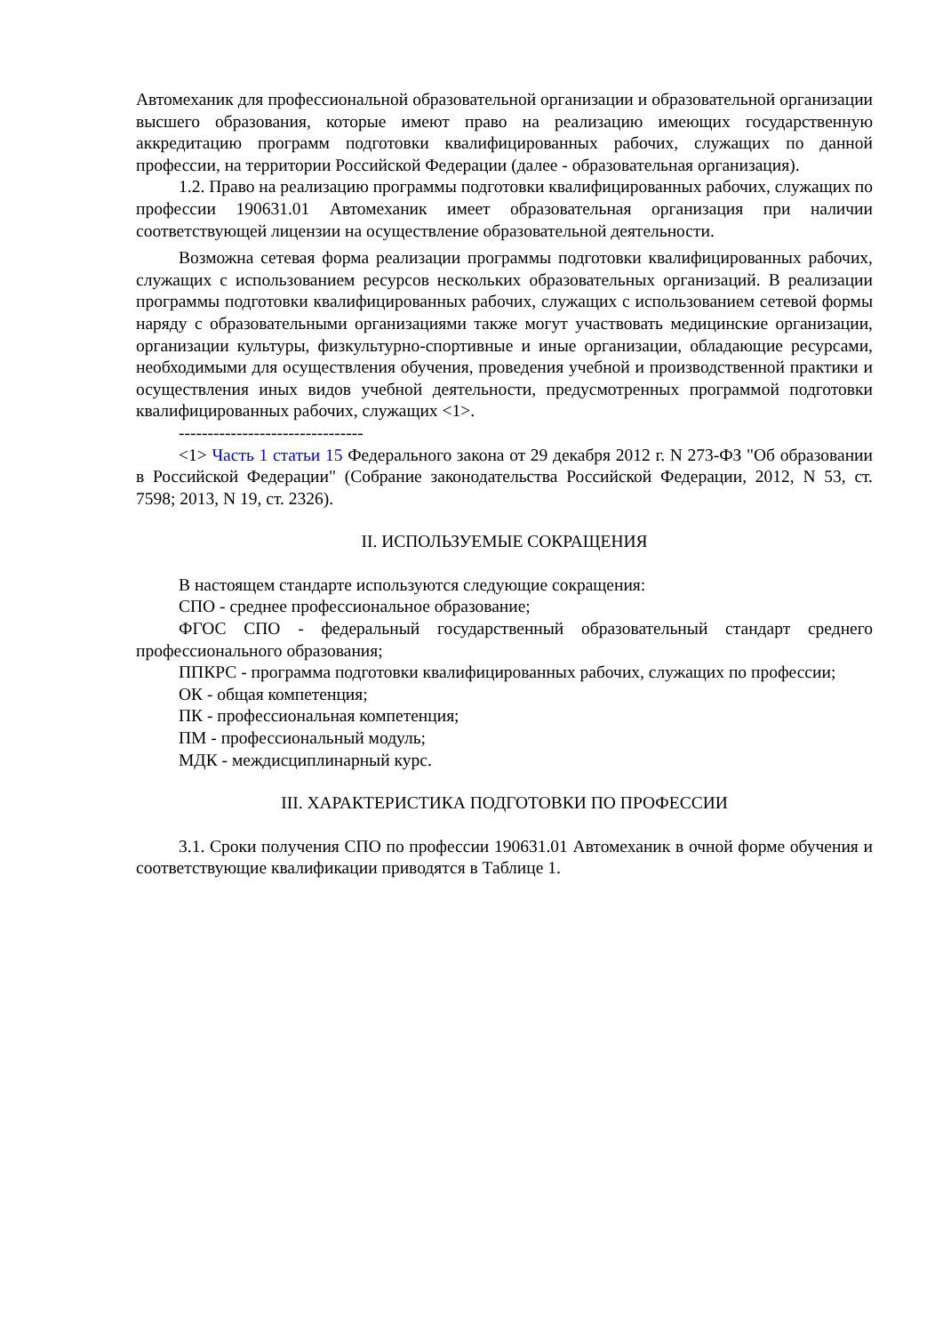Автомеханик для профессиональной образовательной организации и образовательной организации высшего образования, которые имеют право на реализацию имеющих государственную аккредитацию программ подготовки квалифицированных рабочих, служащих по данной профессии, на территории Российской Федерации (далее - образовательная организация).
1.2. Право на реализацию программы подготовки квалифицированных рабочих, служащих по профессии 190631.01 Автомеханик имеет образовательная организация при наличии соответствующей лицензии на осуществление образовательной деятельности.
Возможна сетевая форма реализации программы подготовки квалифицированных рабочих, служащих с использованием ресурсов нескольких образовательных организаций. В реализации программы подготовки квалифицированных рабочих, служащих с использованием сетевой формы наряду с образовательными организациями также могут участвовать медицинские организации, организации культуры, физкультурно-спортивные и иные организации, обладающие ресурсами, необходимыми для осуществления обучения, проведения учебной и производственной практики и осуществления иных видов учебной деятельности, предусмотренных программой подготовки квалифицированных рабочих, служащих <1>.
--------------------------------
<1> Часть 1 статьи 15 Федерального закона от 29 декабря 2012 г. N 273-ФЗ "Об образовании в Российской Федерации" (Собрание законодательства Российской Федерации, 2012, N 53, ст. 7598; 2013, N 19, ст. 2326).
II. ИСПОЛЬЗУЕМЫЕ СОКРАЩЕНИЯ
В настоящем стандарте используются следующие сокращения:
СПО - среднее профессиональное образование;
ФГОС СПО - федеральный государственный образовательный стандарт среднего профессионального образования;
ППКРС - программа подготовки квалифицированных рабочих, служащих по профессии;
ОК - общая компетенция;
ПК - профессиональная компетенция;
ПМ - профессиональный модуль;
МДК - междисциплинарный курс.
III. ХАРАКТЕРИСТИКА ПОДГОТОВКИ ПО ПРОФЕССИИ
3.1. Сроки получения СПО по профессии 190631.01 Автомеханик в очной форме обучения и соответствующие квалификации приводятся в Таблице 1.